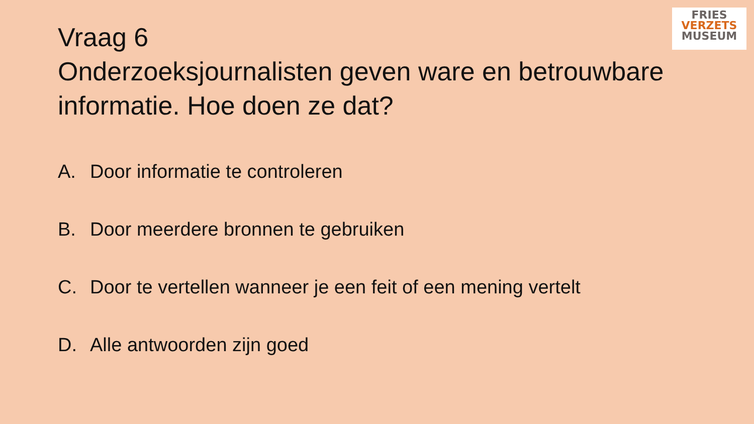FRIES
VERZETS
MUSEUM
Vraag 6
Onderzoeksjournalisten geven ware en betrouwbare informatie. Hoe doen ze dat?
A. Door informatie te controleren
B. Door meerdere bronnen te gebruiken
C. Door te vertellen wanneer je een feit of een mening vertelt
D. Alle antwoorden zijn goed